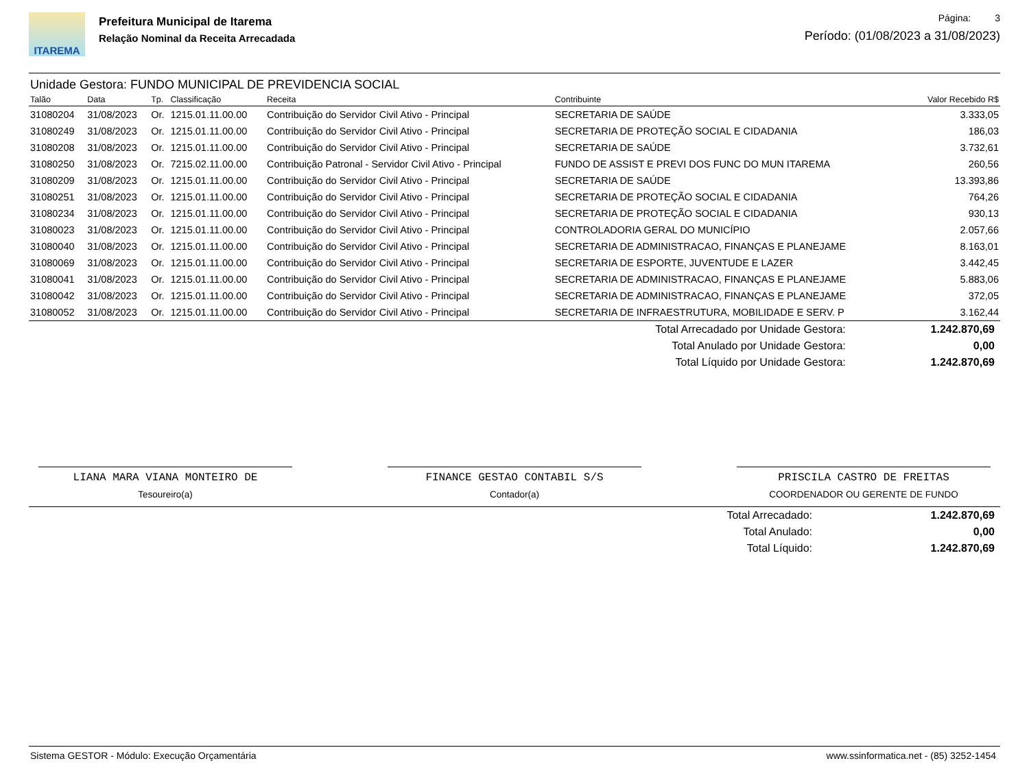ITAREMA
Prefeitura Municipal de Itarema
Relação Nominal da Receita Arrecadada
Página: 3
Período: (01/08/2023 a 31/08/2023)
Unidade Gestora: FUNDO MUNICIPAL DE PREVIDENCIA SOCIAL
| Talão | Data | Tp. | Classificação | Receita | Contribuinte | Valor Recebido R$ |
| --- | --- | --- | --- | --- | --- | --- |
| 31080204 | 31/08/2023 | Or. | 1215.01.11.00.00 | Contribuição do Servidor Civil Ativo - Principal | SECRETARIA DE SAÚDE | 3.333,05 |
| 31080249 | 31/08/2023 | Or. | 1215.01.11.00.00 | Contribuição do Servidor Civil Ativo - Principal | SECRETARIA DE PROTEÇÃO SOCIAL E CIDADANIA | 186,03 |
| 31080208 | 31/08/2023 | Or. | 1215.01.11.00.00 | Contribuição do Servidor Civil Ativo - Principal | SECRETARIA DE SAÚDE | 3.732,61 |
| 31080250 | 31/08/2023 | Or. | 7215.02.11.00.00 | Contribuição Patronal - Servidor Civil Ativo - Principal | FUNDO DE ASSIST E PREVI DOS FUNC DO MUN ITAREMA | 260,56 |
| 31080209 | 31/08/2023 | Or. | 1215.01.11.00.00 | Contribuição do Servidor Civil Ativo - Principal | SECRETARIA DE SAÚDE | 13.393,86 |
| 31080251 | 31/08/2023 | Or. | 1215.01.11.00.00 | Contribuição do Servidor Civil Ativo - Principal | SECRETARIA DE PROTEÇÃO SOCIAL E CIDADANIA | 764,26 |
| 31080234 | 31/08/2023 | Or. | 1215.01.11.00.00 | Contribuição do Servidor Civil Ativo - Principal | SECRETARIA DE PROTEÇÃO SOCIAL E CIDADANIA | 930,13 |
| 31080023 | 31/08/2023 | Or. | 1215.01.11.00.00 | Contribuição do Servidor Civil Ativo - Principal | CONTROLADORIA GERAL DO MUNICÍPIO | 2.057,66 |
| 31080040 | 31/08/2023 | Or. | 1215.01.11.00.00 | Contribuição do Servidor Civil Ativo - Principal | SECRETARIA DE ADMINISTRACAO, FINANÇAS E PLANEJAME | 8.163,01 |
| 31080069 | 31/08/2023 | Or. | 1215.01.11.00.00 | Contribuição do Servidor Civil Ativo - Principal | SECRETARIA DE ESPORTE, JUVENTUDE E LAZER | 3.442,45 |
| 31080041 | 31/08/2023 | Or. | 1215.01.11.00.00 | Contribuição do Servidor Civil Ativo - Principal | SECRETARIA DE ADMINISTRACAO, FINANÇAS E PLANEJAME | 5.883,06 |
| 31080042 | 31/08/2023 | Or. | 1215.01.11.00.00 | Contribuição do Servidor Civil Ativo - Principal | SECRETARIA DE ADMINISTRACAO, FINANÇAS E PLANEJAME | 372,05 |
| 31080052 | 31/08/2023 | Or. | 1215.01.11.00.00 | Contribuição do Servidor Civil Ativo - Principal | SECRETARIA DE INFRAESTRUTURA, MOBILIDADE E SERV. P | 3.162,44 |
| Total Arrecadado por Unidade Gestora: | 1.242.870,69 |
| Total Anulado por Unidade Gestora: | 0,00 |
| Total Líquido por Unidade Gestora: | 1.242.870,69 |
LIANA MARA VIANA MONTEIRO DE
Tesoureiro(a)
FINANCE GESTAO CONTABIL S/S
Contador(a)
PRISCILA CASTRO DE FREITAS
COORDENADOR OU GERENTE DE FUNDO
| Total Arrecadado: | 1.242.870,69 |
| Total Anulado: | 0,00 |
| Total Líquido: | 1.242.870,69 |
Sistema GESTOR - Módulo: Execução Orçamentária www.ssinformatica.net - (85) 3252-1454